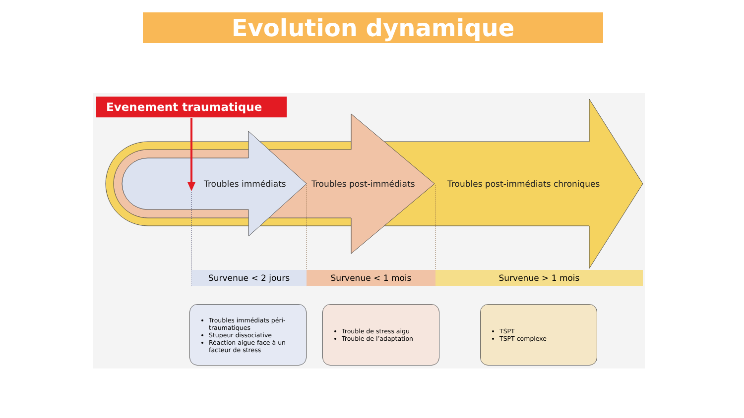Evolution dynamique
Evenement traumatique
Troubles immédiats Troubles post-immédiats
Troubles post-immédiats chroniques
Survenue < 2 jours Survenue < 1 mois Survenue > 1 mois
Troubles immédiats péri-traumatiques
Stupeur dissociative
Réaction aigue face à un facteur de stress
Trouble de stress aigu
Trouble de l’adaptation
TSPT
TSPT complexe